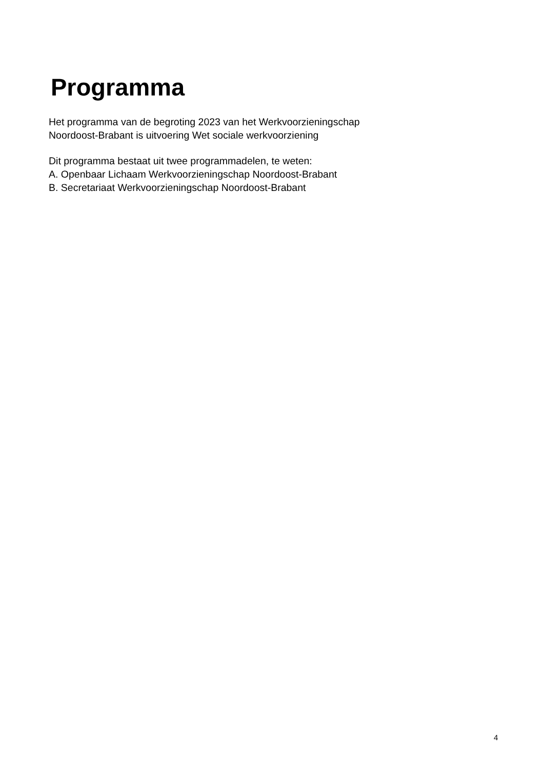Programma
Het programma van de begroting 2023 van het Werkvoorzieningschap
Noordoost-Brabant is uitvoering Wet sociale werkvoorziening
Dit programma bestaat uit twee programmadelen, te weten:
A. Openbaar Lichaam Werkvoorzieningschap Noordoost-Brabant
B. Secretariaat Werkvoorzieningschap Noordoost-Brabant
4